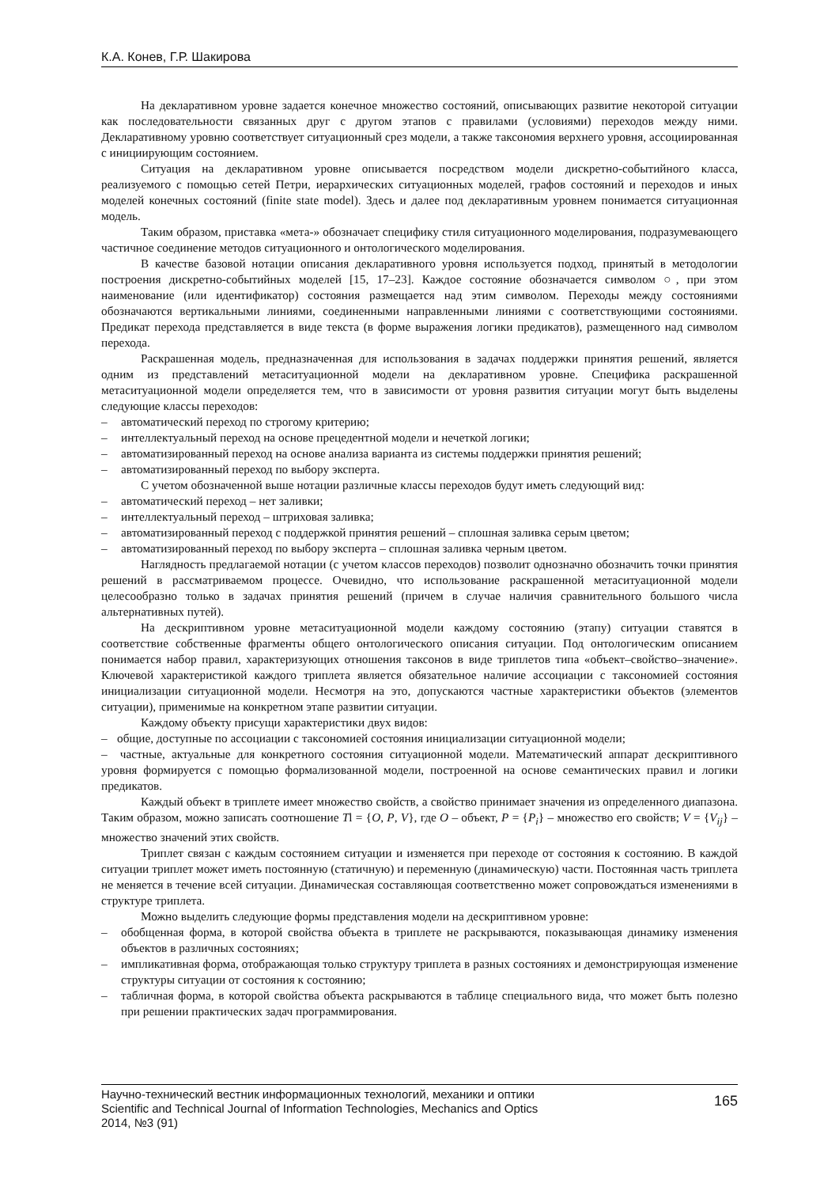К.А. Конев, Г.Р. Шакирова
На декларативном уровне задается конечное множество состояний, описывающих развитие некоторой ситуации как последовательности связанных друг с другом этапов с правилами (условиями) переходов между ними. Декларативному уровню соответствует ситуационный срез модели, а также таксономия верхнего уровня, ассоциированная с инициирующим состоянием.
Ситуация на декларативном уровне описывается посредством модели дискретно-событийного класса, реализуемого с помощью сетей Петри, иерархических ситуационных моделей, графов состояний и переходов и иных моделей конечных состояний (finite state model). Здесь и далее под декларативным уровнем понимается ситуационная модель.
Таким образом, приставка «мета-» обозначает специфику стиля ситуационного моделирования, подразумевающего частичное соединение методов ситуационного и онтологического моделирования.
В качестве базовой нотации описания декларативного уровня используется подход, принятый в методологии построения дискретно-событийных моделей [15, 17–23]. Каждое состояние обозначается символом ○, при этом наименование (или идентификатор) состояния размещается над этим символом. Переходы между состояниями обозначаются вертикальными линиями, соединенными направленными линиями с соответствующими состояниями. Предикат перехода представляется в виде текста (в форме выражения логики предикатов), размещенного над символом перехода.
Раскрашенная модель, предназначенная для использования в задачах поддержки принятия решений, является одним из представлений метаситуационной модели на декларативном уровне. Специфика раскрашенной метаситуационной модели определяется тем, что в зависимости от уровня развития ситуации могут быть выделены следующие классы переходов:
– автоматический переход по строгому критерию;
– интеллектуальный переход на основе прецедентной модели и нечеткой логики;
– автоматизированный переход на основе анализа варианта из системы поддержки принятия решений;
– автоматизированный переход по выбору эксперта.
С учетом обозначенной выше нотации различные классы переходов будут иметь следующий вид:
– автоматический переход – нет заливки;
– интеллектуальный переход – штриховая заливка;
– автоматизированный переход с поддержкой принятия решений – сплошная заливка серым цветом;
– автоматизированный переход по выбору эксперта – сплошная заливка черным цветом.
Наглядность предлагаемой нотации (с учетом классов переходов) позволит однозначно обозначить точки принятия решений в рассматриваемом процессе. Очевидно, что использование раскрашенной метаситуационной модели целесообразно только в задачах принятия решений (причем в случае наличия сравнительного большого числа альтернативных путей).
На дескриптивном уровне метаситуационной модели каждому состоянию (этапу) ситуации ставятся в соответствие собственные фрагменты общего онтологического описания ситуации. Под онтологическим описанием понимается набор правил, характеризующих отношения таксонов в виде триплетов типа «объект–свойство–значение». Ключевой характеристикой каждого триплета является обязательное наличие ассоциации с таксономией состояния инициализации ситуационной модели. Несмотря на это, допускаются частные характеристики объектов (элементов ситуации), применимые на конкретном этапе развитии ситуации.
Каждому объекту присущи характеристики двух видов:
– общие, доступные по ассоциации с таксономией состояния инициализации ситуационной модели;
– частные, актуальные для конкретного состояния ситуационной модели. Математический аппарат дескриптивного уровня формируется с помощью формализованной модели, построенной на основе семантических правил и логики предикатов.
Каждый объект в триплете имеет множество свойств, а свойство принимает значения из определенного диапазона. Таким образом, можно записать соотношение Tl = {O, P, V}, где O – объект, P = {P<sub>i</sub>} – множество его свойств; V = {V<sub>ij</sub>} – множество значений этих свойств.
Триплет связан с каждым состоянием ситуации и изменяется при переходе от состояния к состоянию. В каждой ситуации триплет может иметь постоянную (статичную) и переменную (динамическую) части. Постоянная часть триплета не меняется в течение всей ситуации. Динамическая составляющая соответственно может сопровождаться изменениями в структуре триплета.
Можно выделить следующие формы представления модели на дескриптивном уровне:
– обобщенная форма, в которой свойства объекта в триплете не раскрываются, показывающая динамику изменения объектов в различных состояниях;
– импликативная форма, отображающая только структуру триплета в разных состояниях и демонстрирующая изменение структуры ситуации от состояния к состоянию;
– табличная форма, в которой свойства объекта раскрываются в таблице специального вида, что может быть полезно при решении практических задач программирования.
Научно-технический вестник информационных технологий, механики и оптики
Scientific and Technical Journal of Information Technologies, Mechanics and Optics
2014, №3 (91)
165